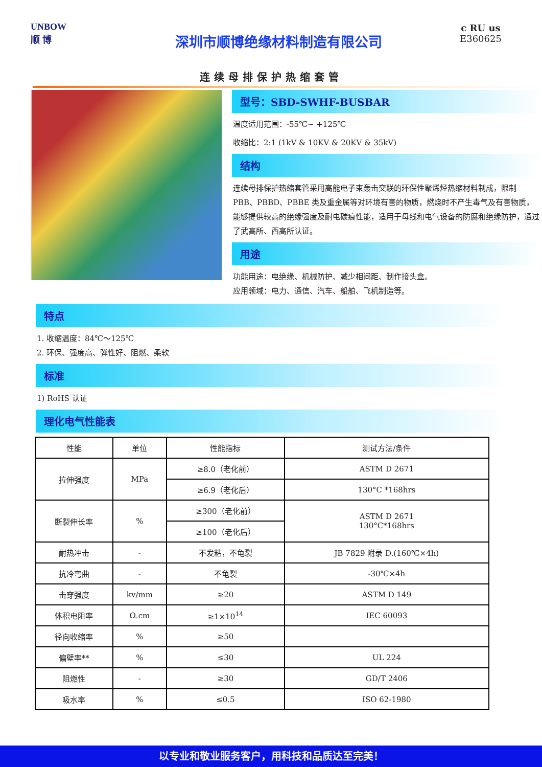UNBOW
顺 博
深圳市顺博绝缘材料制造有限公司
c RU us
E360625
连续母排保护热缩套管
型号：SBD-SWHF-BUSBAR
温度适用范围：-55℃~ +125℃
收缩比：2:1 (1kV & 10KV & 20KV & 35kV)
结构
连续母排保护热缩套管采用高能电子束轰击交联的环保性聚烯烃热缩材料制成，限制 PBB、PBBD、PBBE 类及重金属等对环境有害的物质，燃烧时不产生毒气及有害物质，能够提供较高的绝缘强度及耐电碳痕性能，适用于母线和电气设备的防腐和绝缘防护，通过了武高所、西高所认证。
用途
功能用途：电绝缘、机械防护、减少相间距、制作接头盒。
应用领域：电力、通信、汽车、船舶、飞机制造等。
特点
1. 收缩温度：84℃～125℃
2. 环保、强度高、弹性好、阻燃、柔软
标准
1) RoHS 认证
理化电气性能表
| 性能 | 单位 | 性能指标 | 测试方法/条件 |
| 拉伸强度 | MPa | ≥8.0（老化前） | ASTM D 2671 |
| | | ≥6.9（老化后） | 130°C *168hrs |
| 断裂伸长率 | % | ≥300（老化前） | ASTM D 2671 130°C*168hrs |
| | | ≥100（老化后） | |
| 耐热冲击 | - | 不发粘，不龟裂 | JB 7829 附录 D.(160℃×4h) |
| 抗冷弯曲 | - | 不龟裂 | -30℃×4h |
| 击穿强度 | kv/mm | ≥20 | ASTM D 149 |
| 体积电阻率 | Ω.cm | ≥1×10<sup>14</sup> | IEC 60093 |
| 径向收缩率 | % | ≥50 | |
| 偏壁率** | % | ≤30 | UL 224 |
| 阻燃性 | - | ≥30 | GD/T 2406 |
| 吸水率 | % | ≤0.5 | ISO 62-1980 |
以专业和敬业服务客户，用科技和品质达至完美！